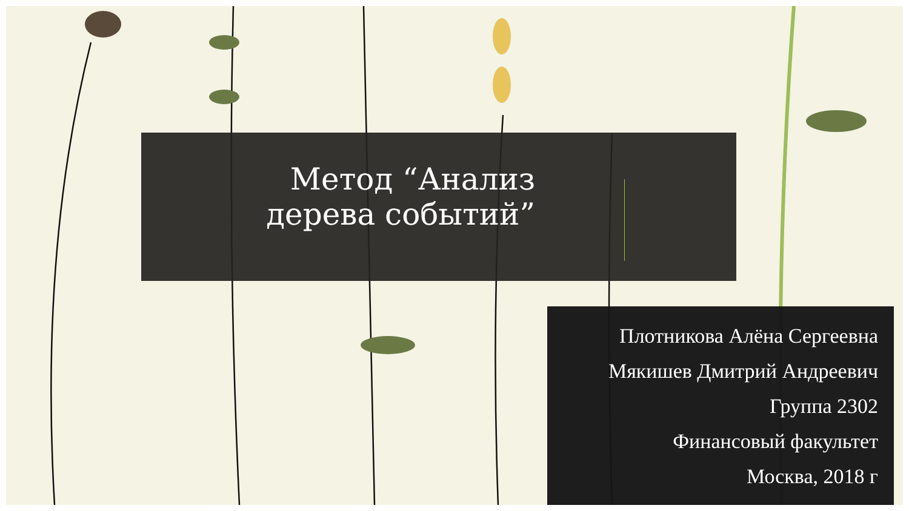Метод “Анализ дерева событий”
Плотникова Алёна Сергеевна
Мякишев Дмитрий Андреевич
Группа 2302
Финансовый факультет
Москва, 2018 г